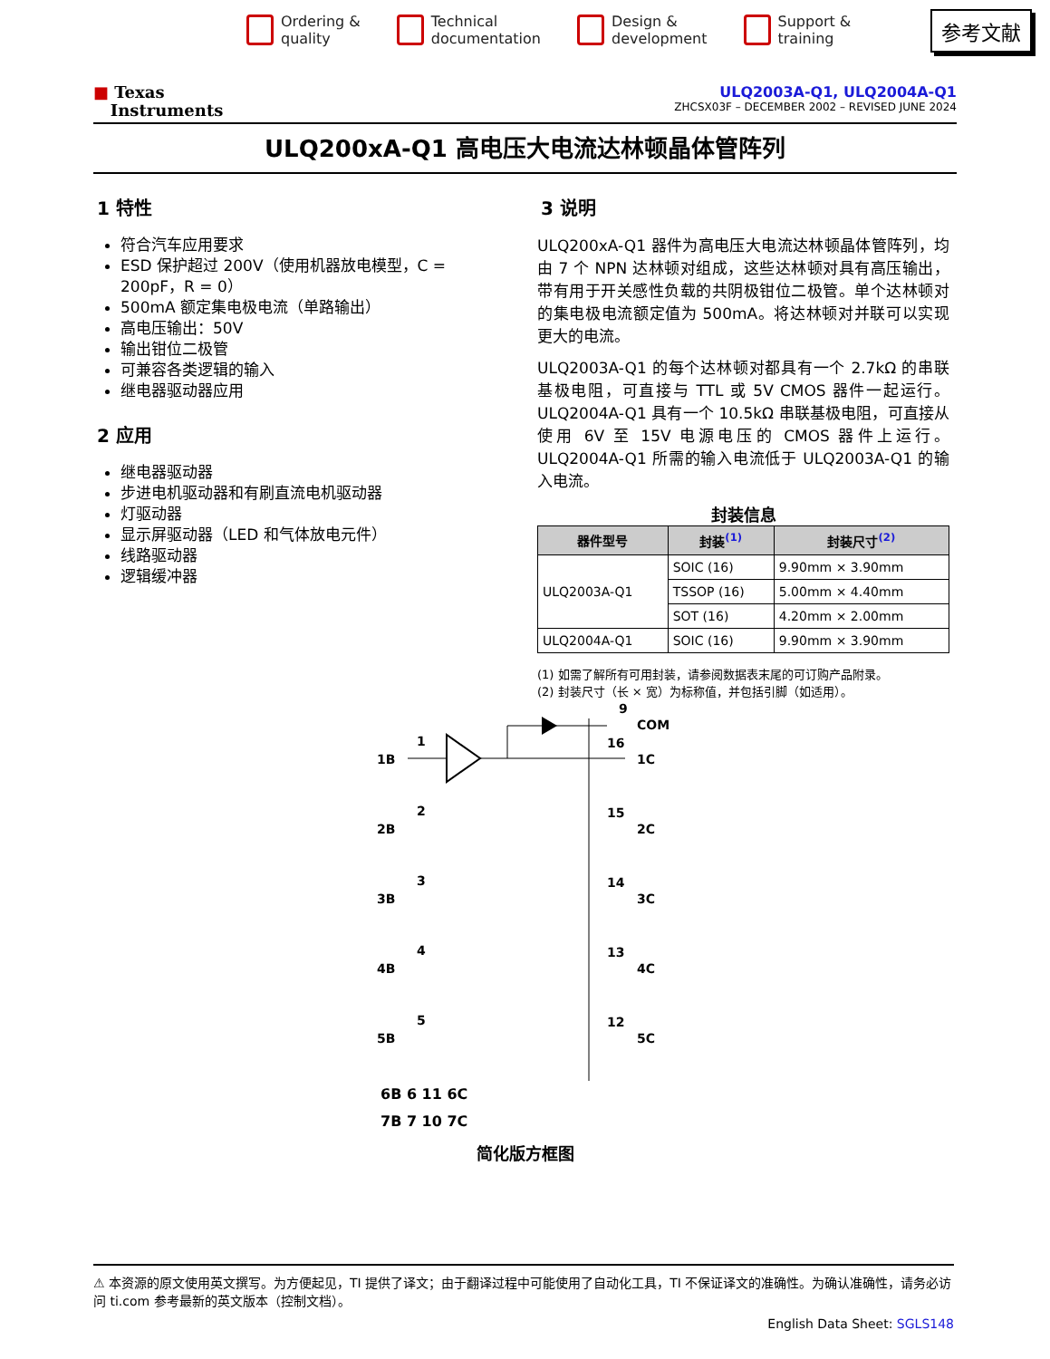Ordering &
quality
Technical
documentation
Design &
development
Support &
training
参考文献
■ Texas
Instruments
ULQ2003A-Q1, ULQ2004A-Q1
ZHCSX03F – DECEMBER 2002 – REVISED JUNE 2024
ULQ200xA-Q1 高电压大电流达林顿晶体管阵列
1 特性
符合汽车应用要求
ESD 保护超过 200V（使用机器放电模型，C = 200pF，R = 0）
500mA 额定集电极电流（单路输出）
高电压输出：50V
输出钳位二极管
可兼容各类逻辑的输入
继电器驱动器应用
2 应用
继电器驱动器
步进电机驱动器和有刷直流电机驱动器
灯驱动器
显示屏驱动器（LED 和气体放电元件）
线路驱动器
逻辑缓冲器
3 说明
ULQ200xA-Q1 器件为高电压大电流达林顿晶体管阵列，均由 7 个 NPN 达林顿对组成，这些达林顿对具有高压输出，带有用于开关感性负载的共阴极钳位二极管。单个达林顿对的集电极电流额定值为 500mA。将达林顿对并联可以实现更大的电流。
ULQ2003A-Q1 的每个达林顿对都具有一个 2.7kΩ 的串联基极电阻，可直接与 TTL 或 5V CMOS 器件一起运行。ULQ2004A-Q1 具有一个 10.5kΩ 串联基极电阻，可直接从使用 6V 至 15V 电源电压的 CMOS 器件上运行。ULQ2004A-Q1 所需的输入电流低于 ULQ2003A-Q1 的输入电流。
封装信息
| 器件型号 | 封装<sup>(1)</sup> | 封装尺寸<sup>(2)</sup> |
| --- | --- | --- |
| ULQ2003A-Q1 | SOIC (16) | 9.90mm × 3.90mm |
| | TSSOP (16) | 5.00mm × 4.40mm |
| | SOT (16) | 4.20mm × 2.00mm |
| ULQ2004A-Q1 | SOIC (16) | 9.90mm × 3.90mm |
(1) 如需了解所有可用封装，请参阅数据表末尾的可订购产品附录。
(2) 封装尺寸（长 × 宽）为标称值，并包括引脚（如适用）。
9
COM
1B
1
16
1C
2B
2
15
2C
3B
3
14
3C
4B
4
13
4C
5B
5
12
5C
6B 6 11 6C
7B 7 10 7C
简化版方框图
⚠ 本资源的原文使用英文撰写。为方便起见，TI 提供了译文；由于翻译过程中可能使用了自动化工具，TI 不保证译文的准确性。为确认准确性，请务必访问 ti.com 参考最新的英文版本（控制文档）。
English Data Sheet: SGLS148